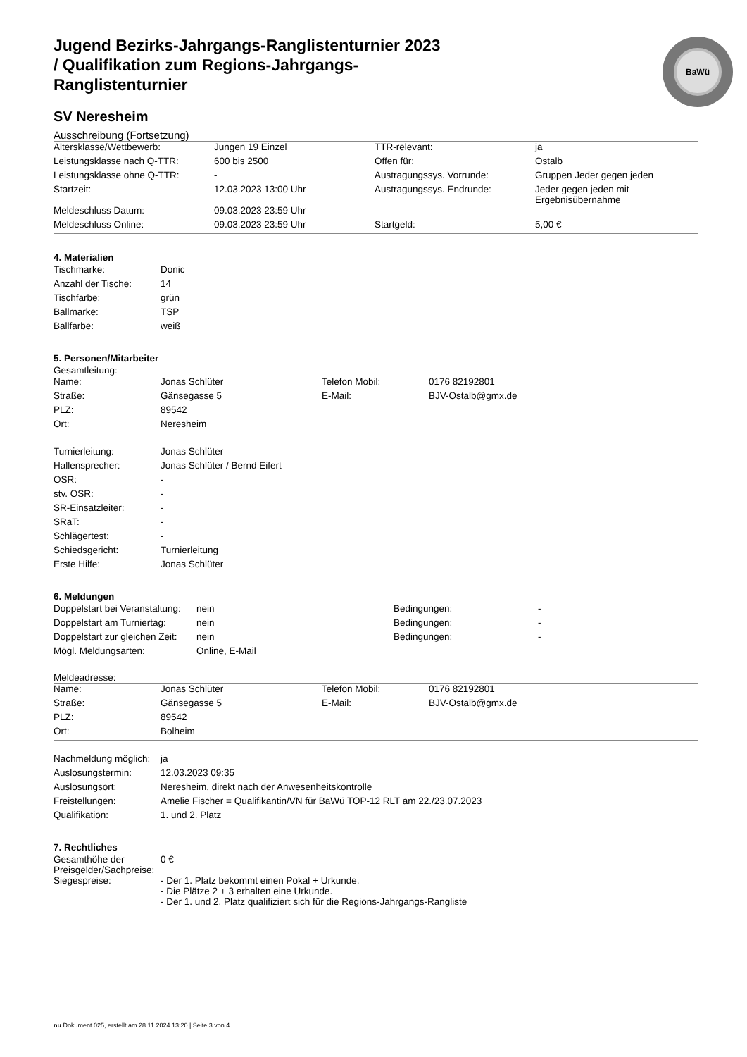Jugend Bezirks-Jahrgangs-Ranglistenturnier 2023 / Qualifikation zum Regions-Jahrgangs-Ranglistenturnier
BaWü
SV Neresheim
Ausschreibung (Fortsetzung)
| Altersklasse/Wettbewerb: | Jungen 19 Einzel | TTR-relevant: | ja |
| Leistungsklasse nach Q-TTR: | 600 bis 2500 | Offen für: | Ostalb |
| Leistungsklasse ohne Q-TTR: | - | Austragungssys. Vorrunde: | Gruppen Jeder gegen jeden |
| Startzeit: | 12.03.2023 13:00 Uhr | Austragungssys. Endrunde: | Jeder gegen jeden mit Ergebnisübernahme |
| Meldeschluss Datum: | 09.03.2023 23:59 Uhr | | |
| Meldeschluss Online: | 09.03.2023 23:59 Uhr | Startgeld: | 5,00 € |
4. Materialien
| Tischmarke: | Donic |
| Anzahl der Tische: | 14 |
| Tischfarbe: | grün |
| Ballmarke: | TSP |
| Ballfarbe: | weiß |
5. Personen/Mitarbeiter
Gesamtleitung:
| Name: | Jonas Schlüter | Telefon Mobil: | 0176 82192801 |
| Straße: | Gänsegasse 5 | E-Mail: | BJV-Ostalb@gmx.de |
| PLZ: | 89542 | | |
| Ort: | Neresheim | | |
| Turnierleitung: | Jonas Schlüter |
| Hallensprecher: | Jonas Schlüter / Bernd Eifert |
| OSR: | - |
| stv. OSR: | - |
| SR-Einsatzleiter: | - |
| SRaT: | - |
| Schlägertest: | - |
| Schiedsgericht: | Turnierleitung |
| Erste Hilfe: | Jonas Schlüter |
6. Meldungen
| Doppelstart bei Veranstaltung: | nein | Bedingungen: | - |
| Doppelstart am Turniertag: | nein | Bedingungen: | - |
| Doppelstart zur gleichen Zeit: | nein | Bedingungen: | - |
| Mögl. Meldungsarten: | Online, E-Mail | | |
Meldeadresse:
| Name: | Jonas Schlüter | Telefon Mobil: | 0176 82192801 |
| Straße: | Gänsegasse 5 | E-Mail: | BJV-Ostalb@gmx.de |
| PLZ: | 89542 | | |
| Ort: | Bolheim | | |
| Nachmeldung möglich: | ja |
| Auslosungstermin: | 12.03.2023 09:35 |
| Auslosungsort: | Neresheim, direkt nach der Anwesenheitskontrolle |
| Freistellungen: | Amelie Fischer = Qualifikantin/VN für BaWü TOP-12 RLT am 22./23.07.2023 |
| Qualifikation: | 1. und 2. Platz |
7. Rechtliches
| Gesamthöhe der Preisgelder/Sachpreise: | 0 € |
| Siegespreise: | - Der 1. Platz bekommt einen Pokal + Urkunde. - Die Plätze 2 + 3 erhalten eine Urkunde. - Der 1. und 2. Platz qualifiziert sich für die Regions-Jahrgangs-Rangliste |
nu.Dokument 025, erstellt am 28.11.2024 13:20 | Seite 3 von 4